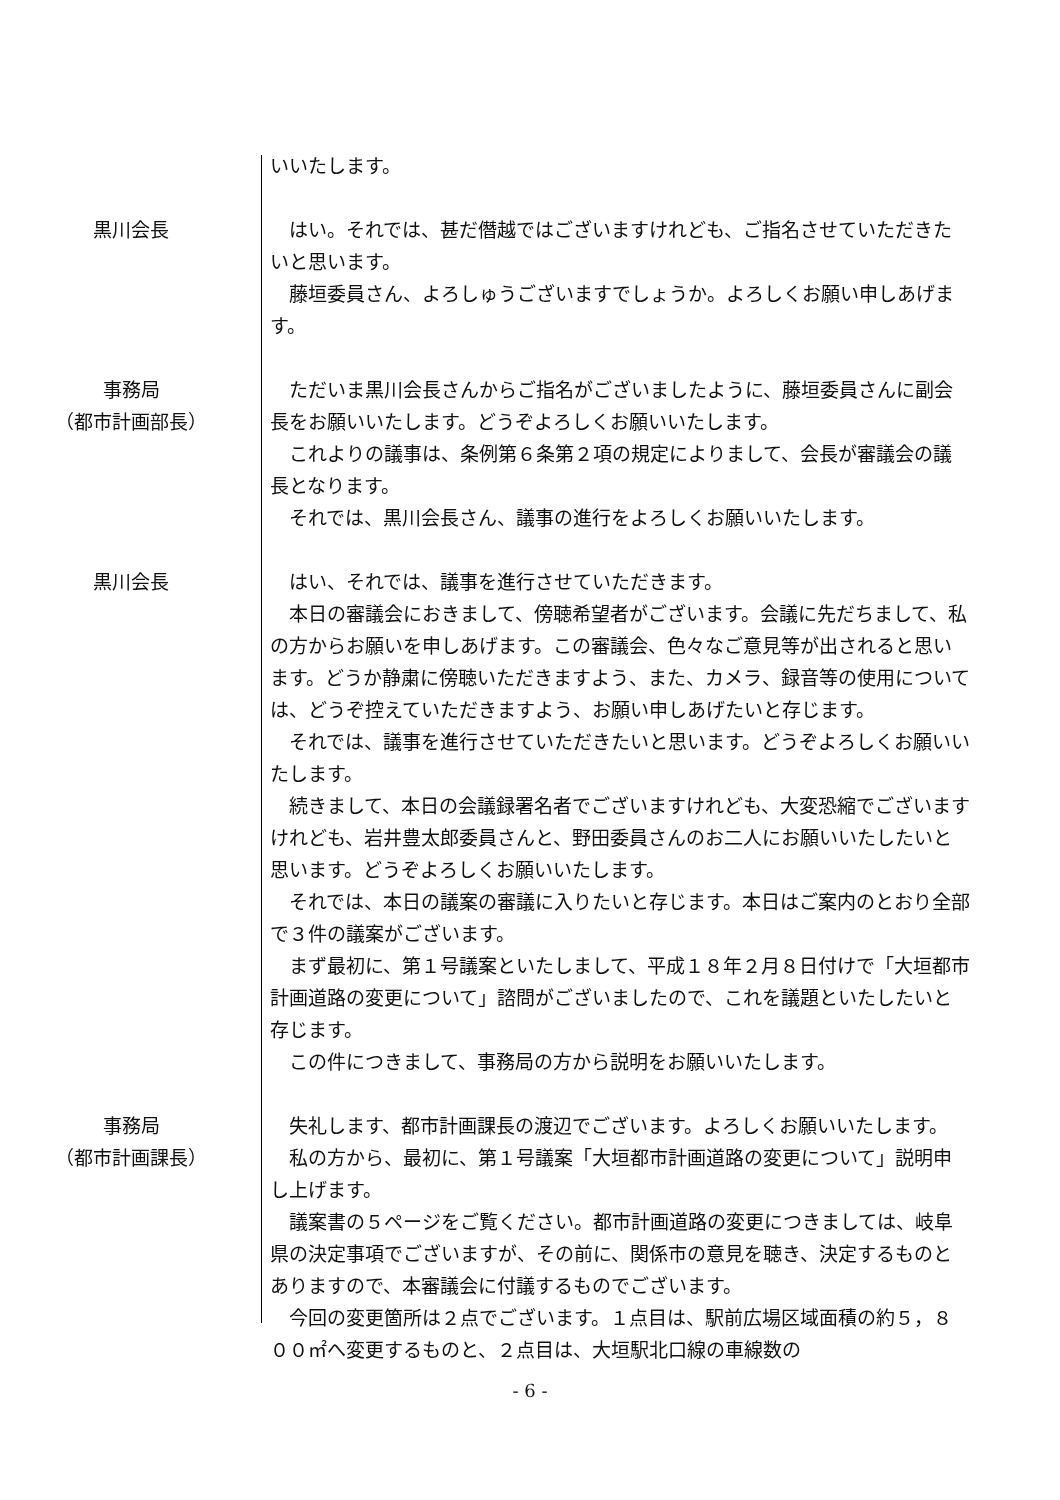いいたします。
黒川会長 はい。それでは、甚だ僭越ではございますけれども、ご指名させていただきたいと思います。
藤垣委員さん、よろしゅうございますでしょうか。よろしくお願い申しあげます。
事務局
（都市計画部長）
ただいま黒川会長さんからご指名がございましたように、藤垣委員さんに副会長をお願いいたします。どうぞよろしくお願いいたします。
これよりの議事は、条例第６条第２項の規定によりまして、会長が審議会の議長となります。
それでは、黒川会長さん、議事の進行をよろしくお願いいたします。
黒川会長 はい、それでは、議事を進行させていただきます。
本日の審議会におきまして、傍聴希望者がございます。会議に先だちまして、私の方からお願いを申しあげます。この審議会、色々なご意見等が出されると思います。どうか静粛に傍聴いただきますよう、また、カメラ、録音等の使用については、どうぞ控えていただきますよう、お願い申しあげたいと存じます。
それでは、議事を進行させていただきたいと思います。どうぞよろしくお願いいたします。
続きまして、本日の会議録署名者でございますけれども、大変恐縮でございますけれども、岩井豊太郎委員さんと、野田委員さんのお二人にお願いいたしたいと思います。どうぞよろしくお願いいたします。
それでは、本日の議案の審議に入りたいと存じます。本日はご案内のとおり全部で３件の議案がございます。
まず最初に、第１号議案といたしまして、平成１８年２月８日付けで「大垣都市計画道路の変更について」諮問がございましたので、これを議題といたしたいと存じます。
この件につきまして、事務局の方から説明をお願いいたします。
事務局
（都市計画課長）
失礼します、都市計画課長の渡辺でございます。よろしくお願いいたします。
私の方から、最初に、第１号議案「大垣都市計画道路の変更について」説明申し上げます。
議案書の５ページをご覧ください。都市計画道路の変更につきましては、岐阜県の決定事項でございますが、その前に、関係市の意見を聴き、決定するものとありますので、本審議会に付議するものでございます。
今回の変更箇所は２点でございます。１点目は、駅前広場区域面積の約５，８００㎡へ変更するものと、２点目は、大垣駅北口線の車線数の
- 6 -